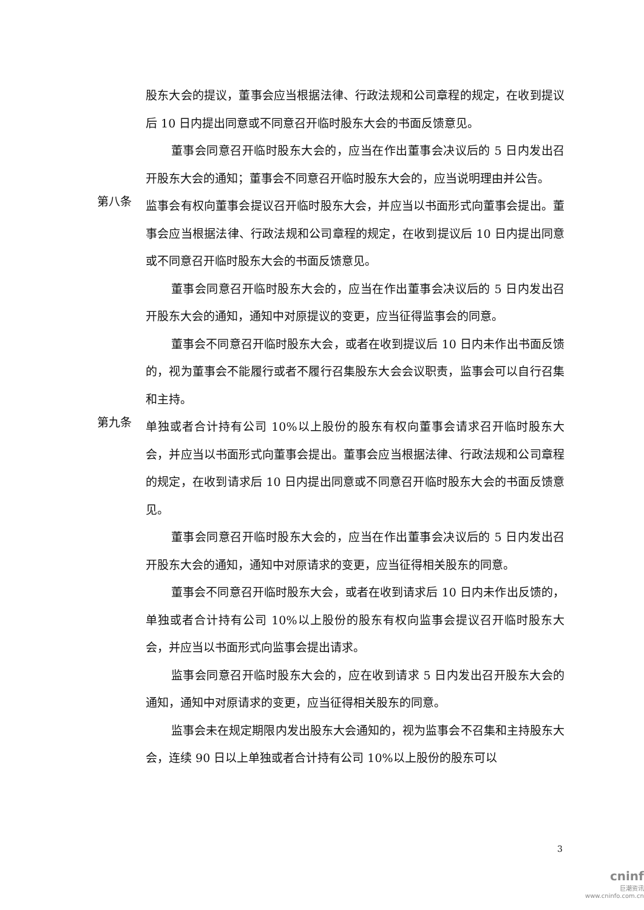股东大会的提议，董事会应当根据法律、行政法规和公司章程的规定，在收到提议后 10 日内提出同意或不同意召开临时股东大会的书面反馈意见。
董事会同意召开临时股东大会的，应当在作出董事会决议后的 5 日内发出召开股东大会的通知；董事会不同意召开临时股东大会的，应当说明理由并公告。
第八条
监事会有权向董事会提议召开临时股东大会，并应当以书面形式向董事会提出。董事会应当根据法律、行政法规和公司章程的规定，在收到提议后 10 日内提出同意或不同意召开临时股东大会的书面反馈意见。
董事会同意召开临时股东大会的，应当在作出董事会决议后的 5 日内发出召开股东大会的通知，通知中对原提议的变更，应当征得监事会的同意。
董事会不同意召开临时股东大会，或者在收到提议后 10 日内未作出书面反馈的，视为董事会不能履行或者不履行召集股东大会会议职责，监事会可以自行召集和主持。
第九条
单独或者合计持有公司 10%以上股份的股东有权向董事会请求召开临时股东大会，并应当以书面形式向董事会提出。董事会应当根据法律、行政法规和公司章程的规定，在收到请求后 10 日内提出同意或不同意召开临时股东大会的书面反馈意见。
董事会同意召开临时股东大会的，应当在作出董事会决议后的 5 日内发出召开股东大会的通知，通知中对原请求的变更，应当征得相关股东的同意。
董事会不同意召开临时股东大会，或者在收到请求后 10 日内未作出反馈的，单独或者合计持有公司 10%以上股份的股东有权向监事会提议召开临时股东大会，并应当以书面形式向监事会提出请求。
监事会同意召开临时股东大会的，应在收到请求 5 日内发出召开股东大会的通知，通知中对原请求的变更，应当征得相关股东的同意。
监事会未在规定期限内发出股东大会通知的，视为监事会不召集和主持股东大会，连续 90 日以上单独或者合计持有公司 10%以上股份的股东可以
3
cninf
巨潮资讯
www.cninfo.com.cn